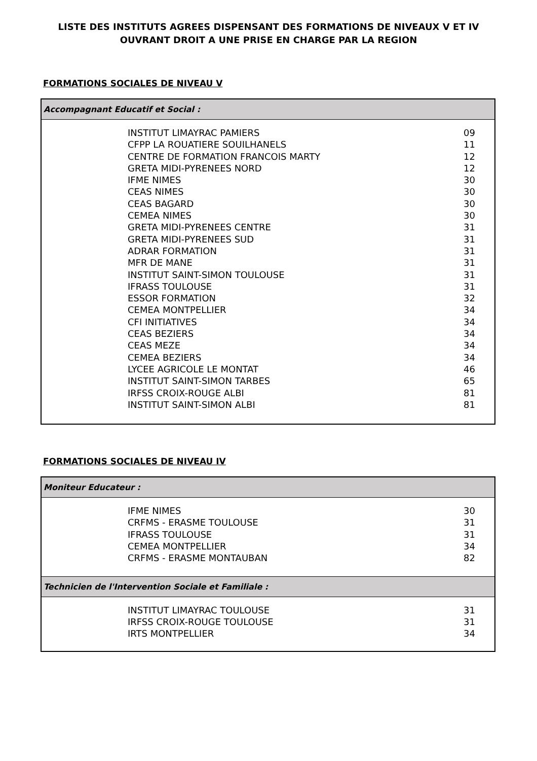LISTE DES INSTITUTS AGREES DISPENSANT DES FORMATIONS DE NIVEAUX V ET IV
OUVRANT DROIT A UNE PRISE EN CHARGE PAR LA REGION
FORMATIONS SOCIALES DE NIVEAU V
| Accompagnant Educatif et Social : | |
| --- | --- |
| INSTITUT LIMAYRAC PAMIERS | 09 |
| CFPP LA ROUATIERE SOUILHANELS | 11 |
| CENTRE DE FORMATION FRANCOIS MARTY | 12 |
| GRETA MIDI-PYRENEES NORD | 12 |
| IFME NIMES | 30 |
| CEAS NIMES | 30 |
| CEAS BAGARD | 30 |
| CEMEA NIMES | 30 |
| GRETA MIDI-PYRENEES CENTRE | 31 |
| GRETA MIDI-PYRENEES SUD | 31 |
| ADRAR FORMATION | 31 |
| MFR DE MANE | 31 |
| INSTITUT SAINT-SIMON TOULOUSE | 31 |
| IFRASS TOULOUSE | 31 |
| ESSOR FORMATION | 32 |
| CEMEA MONTPELLIER | 34 |
| CFI INITIATIVES | 34 |
| CEAS BEZIERS | 34 |
| CEAS MEZE | 34 |
| CEMEA BEZIERS | 34 |
| LYCEE AGRICOLE LE MONTAT | 46 |
| INSTITUT SAINT-SIMON TARBES | 65 |
| IRFSS CROIX-ROUGE ALBI | 81 |
| INSTITUT SAINT-SIMON ALBI | 81 |
FORMATIONS SOCIALES DE NIVEAU IV
| Moniteur Educateur : | |
| --- | --- |
| IFME NIMES | 30 |
| CRFMS - ERASME TOULOUSE | 31 |
| IFRASS TOULOUSE | 31 |
| CEMEA MONTPELLIER | 34 |
| CRFMS - ERASME MONTAUBAN | 82 |
| Technicien de l'Intervention Sociale et Familiale : | |
| INSTITUT LIMAYRAC TOULOUSE | 31 |
| IRFSS CROIX-ROUGE TOULOUSE | 31 |
| IRTS MONTPELLIER | 34 |